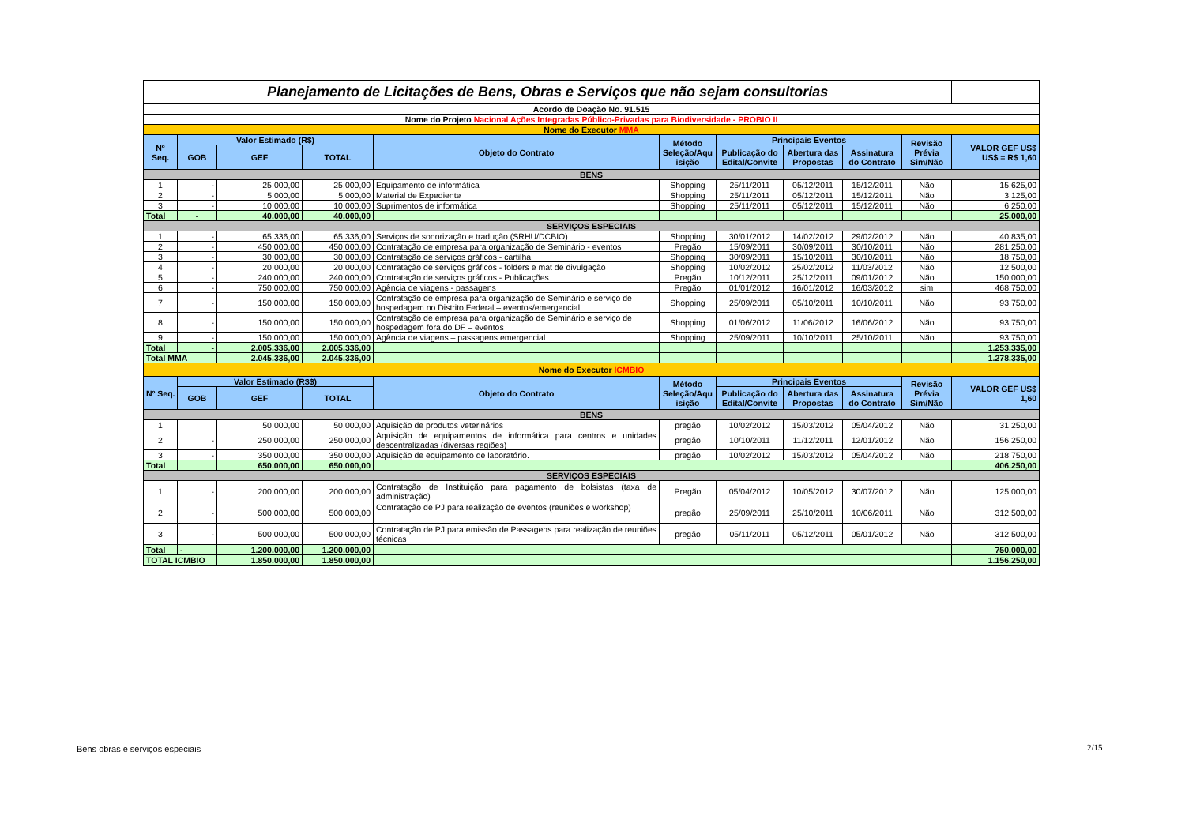| Planejamento de Licitações de Bens, Obras e Serviços que não sejam consultorias | | | | | | | | | | |
| Acordo de Doação No. 91.515 | | | | | | | | | | |
| Nome do Projeto Nacional Ações Integradas Público-Privadas para Biodiversidade - PROBIO II | | | | | | | | | | |
| Nome do Executor MMA | | | | | | | | | | |
| Nº Seq. | Valor Estimado (R$) | | | Objeto do Contrato | Método Seleção/Aqu isição | Principais Eventos | | | Revisão Prévia Sim/Não | VALOR GEF US$ US$ = R$ 1,60 |
| | | | | | | Publicação do Edital/Convite | Abertura das Propostas | Assinatura do Contrato | | |
| | GOB | GEF | TOTAL | | | | | | | |
| BENS | | | | | | | | | | |
| 1 | - | 25.000,00 | 25.000,00 | Equipamento de informática | Shopping | 25/11/2011 | 05/12/2011 | 15/12/2011 | Não | 15.625,00 |
| 2 | - | 5.000,00 | 5.000,00 | Material de Expediente | Shopping | 25/11/2011 | 05/12/2011 | 15/12/2011 | Não | 3.125,00 |
| 3 | - | 10.000,00 | 10.000,00 | Suprimentos de informática | Shopping | 25/11/2011 | 05/12/2011 | 15/12/2011 | Não | 6.250,00 |
| Total | - | 40.000,00 | 40.000,00 | | | | | | | 25.000,00 |
| SERVIÇOS ESPECIAIS | | | | | | | | | | |
| 1 | - | 65.336,00 | 65.336,00 | Serviços de sonorização e tradução (SRHU/DCBIO) | Shopping | 30/01/2012 | 14/02/2012 | 29/02/2012 | Não | 40.835,00 |
| 2 | - | 450.000,00 | 450.000,00 | Contratação de empresa para organização de Seminário - eventos | Pregão | 15/09/2011 | 30/09/2011 | 30/10/2011 | Não | 281.250,00 |
| 3 | - | 30.000,00 | 30.000,00 | Contratação de serviços gráficos - cartilha | Shopping | 30/09/2011 | 15/10/2011 | 30/10/2011 | Não | 18.750,00 |
| 4 | - | 20.000,00 | 20.000,00 | Contratação de serviços gráficos - folders e mat de divulgação | Shopping | 10/02/2012 | 25/02/2012 | 11/03/2012 | Não | 12.500,00 |
| 5 | - | 240.000,00 | 240.000,00 | Contratação de serviços gráficos - Publicações | Pregão | 10/12/2011 | 25/12/2011 | 09/01/2012 | Não | 150.000,00 |
| 6 | - | 750.000,00 | 750.000,00 | Agência de viagens - passagens | Pregão | 01/01/2012 | 16/01/2012 | 16/03/2012 | sim | 468.750,00 |
| 7 | - | 150.000,00 | 150.000,00 | Contratação de empresa para organização de Seminário e serviço de hospedagem no Distrito Federal – eventos/emergencial | Shopping | 25/09/2011 | 05/10/2011 | 10/10/2011 | Não | 93.750,00 |
| 8 | - | 150.000,00 | 150.000,00 | Contratação de empresa para organização de Seminário e serviço de hospedagem fora do DF – eventos | Shopping | 01/06/2012 | 11/06/2012 | 16/06/2012 | Não | 93.750,00 |
| 9 | - | 150.000,00 | 150.000,00 | Agência de viagens – passagens emergencial | Shopping | 25/09/2011 | 10/10/2011 | 25/10/2011 | Não | 93.750,00 |
| Total | - | 2.005.336,00 | 2.005.336,00 | | | | | | | 1.253.335,00 |
| Total MMA | | 2.045.336,00 | 2.045.336,00 | | | | | | | 1.278.335,00 |
| Nome do Executor ICMBIO | | | | | | | | | | |
| Nº Seq. | Valor Estimado (R$$) | | | Objeto do Contrato | Método Seleção/Aqu isição | Principais Eventos | | | Revisão Prévia Sim/Não | VALOR GEF US$ 1,60 |
| | | | | | | Publicação do Edital/Convite | Abertura das Propostas | Assinatura do Contrato | | |
| | GOB | GEF | TOTAL | | | | | | | |
| BENS | | | | | | | | | | |
| 1 | | 50.000,00 | 50.000,00 | Aquisição de produtos veterinários | pregão | 10/02/2012 | 15/03/2012 | 05/04/2012 | Não | 31.250,00 |
| 2 | - | 250.000,00 | 250.000,00 | Aquisição de equipamentos de informática para centros e unidades descentralizadas (diversas regiões) | pregão | 10/10/2011 | 11/12/2011 | 12/01/2012 | Não | 156.250,00 |
| 3 | - | 350.000,00 | 350.000,00 | Aquisição de equipamento de laboratório. | pregão | 10/02/2012 | 15/03/2012 | 05/04/2012 | Não | 218.750,00 |
| Total | | 650.000,00 | 650.000,00 | | | | | | | 406.250,00 |
| SERVIÇOS ESPECIAIS | | | | | | | | | | |
| 1 | - | 200.000,00 | 200.000,00 | Contratação de Instituição para pagamento de bolsistas (taxa de administração) | Pregão | 05/04/2012 | 10/05/2012 | 30/07/2012 | Não | 125.000,00 |
| 2 | - | 500.000,00 | 500.000,00 | Contratação de PJ para realização de eventos (reuniões e workshop) | pregão | 25/09/2011 | 25/10/2011 | 10/06/2011 | Não | 312.500,00 |
| 3 | - | 500.000,00 | 500.000,00 | Contratação de PJ para emissão de Passagens para realização de reuniões técnicas | pregão | 05/11/2011 | 05/12/2011 | 05/01/2012 | Não | 312.500,00 |
| Total | - | 1.200.000,00 | 1.200.000,00 | | | | | | | 750.000,00 |
| TOTAL ICMBIO | | 1.850.000,00 | 1.850.000,00 | | | | | | | 1.156.250,00 |
Bens obras e serviços especiais
2/15